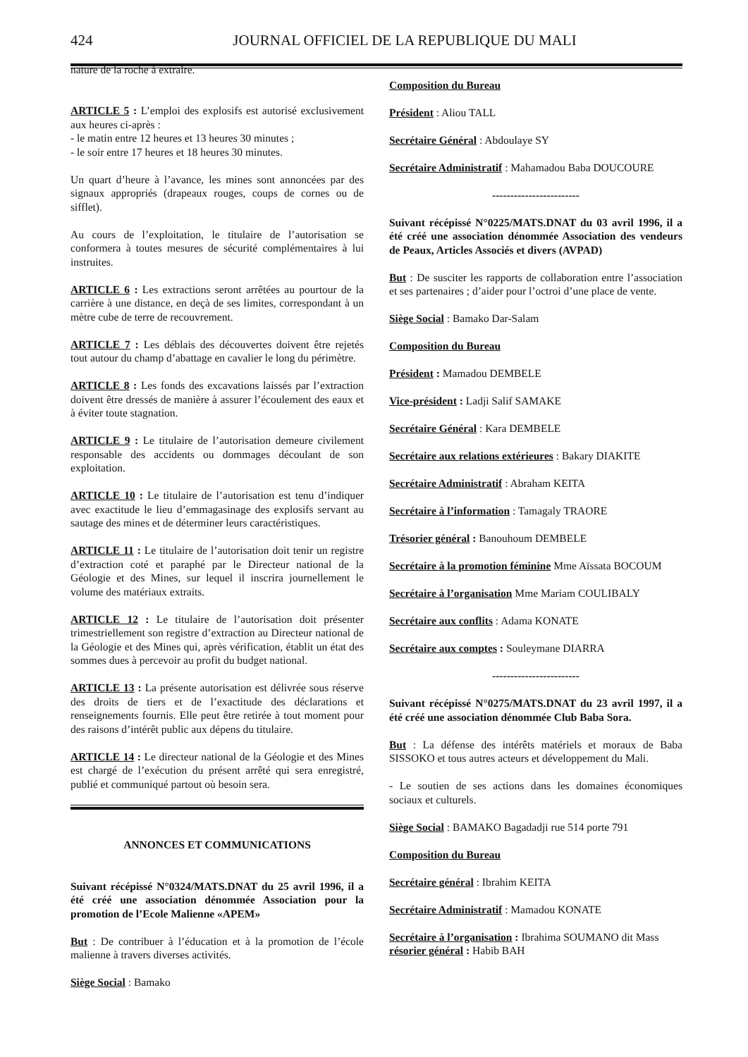424 JOURNAL OFFICIEL DE LA REPUBLIQUE DU MALI
nature de la roche à extraire.
ARTICLE 5 : L’emploi des explosifs est autorisé exclusivement aux heures ci-après :
- le matin entre 12 heures et 13 heures 30 minutes ;
- le soir entre 17 heures et 18 heures 30 minutes.
Un quart d’heure à l’avance, les mines sont annoncées par des signaux appropriés (drapeaux rouges, coups de cornes ou de sifflet).
Au cours de l’exploitation, le titulaire de l’autorisation se conformera à toutes mesures de sécurité complémentaires à lui instruites.
ARTICLE 6 : Les extractions seront arrêtées au pourtour de la carrière à une distance, en deçà de ses limites, correspondant à un mètre cube de terre de recouvrement.
ARTICLE 7 : Les déblais des découvertes doivent être rejetés tout autour du champ d’abattage en cavalier le long du périmètre.
ARTICLE 8 : Les fonds des excavations laissés par l’extraction doivent être dressés de manière à assurer l’écoulement des eaux et à éviter toute stagnation.
ARTICLE 9 : Le titulaire de l’autorisation demeure civilement responsable des accidents ou dommages découlant de son exploitation.
ARTICLE 10 : Le titulaire de l’autorisation est tenu d’indiquer avec exactitude le lieu d’emmagasinage des explosifs servant au sautage des mines et de déterminer leurs caractéristiques.
ARTICLE 11 : Le titulaire de l’autorisation doit tenir un registre d’extraction coté et paraphé par le Directeur national de la Géologie et des Mines, sur lequel il inscrira journellement le volume des matériaux extraits.
ARTICLE 12 : Le titulaire de l’autorisation doit présenter trimestriellement son registre d’extraction au Directeur national de la Géologie et des Mines qui, après vérification, établit un état des sommes dues à percevoir au profit du budget national.
ARTICLE 13 : La présente autorisation est délivrée sous réserve des droits de tiers et de l’exactitude des déclarations et renseignements fournis. Elle peut être retirée à tout moment pour des raisons d’intérêt public aux dépens du titulaire.
ARTICLE 14 : Le directeur national de la Géologie et des Mines est chargé de l’exécution du présent arrêté qui sera enregistré, publié et communiqué partout où besoin sera.
ANNONCES ET COMMUNICATIONS
Suivant récépissé N°0324/MATS.DNAT du 25 avril 1996, il a été créé une association dénommée Association pour la promotion de l’Ecole Malienne «APEM»
But : De contribuer à l’éducation et à la promotion de l’école malienne à travers diverses activités.
Siège Social : Bamako
Composition du Bureau
Président : Aliou TALL
Secrétaire Général : Abdoulaye SY
Secrétaire Administratif : Mahamadou Baba DOUCOURE
------------------------
Suivant récépissé N°0225/MATS.DNAT du 03 avril 1996, il a été créé une association dénommée Association des vendeurs de Peaux, Articles Associés et divers (AVPAD)
But : De susciter les rapports de collaboration entre l’association et ses partenaires ; d’aider pour l’octroi d’une place de vente.
Siège Social : Bamako Dar-Salam
Composition du Bureau
Président : Mamadou DEMBELE
Vice-président : Ladji Salif SAMAKE
Secrétaire Général : Kara DEMBELE
Secrétaire aux relations extérieures : Bakary DIAKITE
Secrétaire Administratif : Abraham KEITA
Secrétaire à l’information : Tamagaly TRAORE
Trésorier général : Banouhoum DEMBELE
Secrétaire à la promotion féminine Mme Aïssata BOCOUM
Secrétaire à l’organisation Mme Mariam COULIBALY
Secrétaire aux conflits : Adama KONATE
Secrétaire aux comptes : Souleymane DIARRA
------------------------
Suivant récépissé N°0275/MATS.DNAT du 23 avril 1997, il a été créé une association dénommée Club Baba Sora.
But : La défense des intérêts matériels et moraux de Baba SISSOKO et tous autres acteurs et développement du Mali.
- Le soutien de ses actions dans les domaines économiques sociaux et culturels.
Siège Social : BAMAKO Bagadadji rue 514 porte 791
Composition du Bureau
Secrétaire général : Ibrahim KEITA
Secrétaire Administratif : Mamadou KONATE
Secrétaire à l’organisation : Ibrahima SOUMANO dit Mass
résorier général : Habib BAH